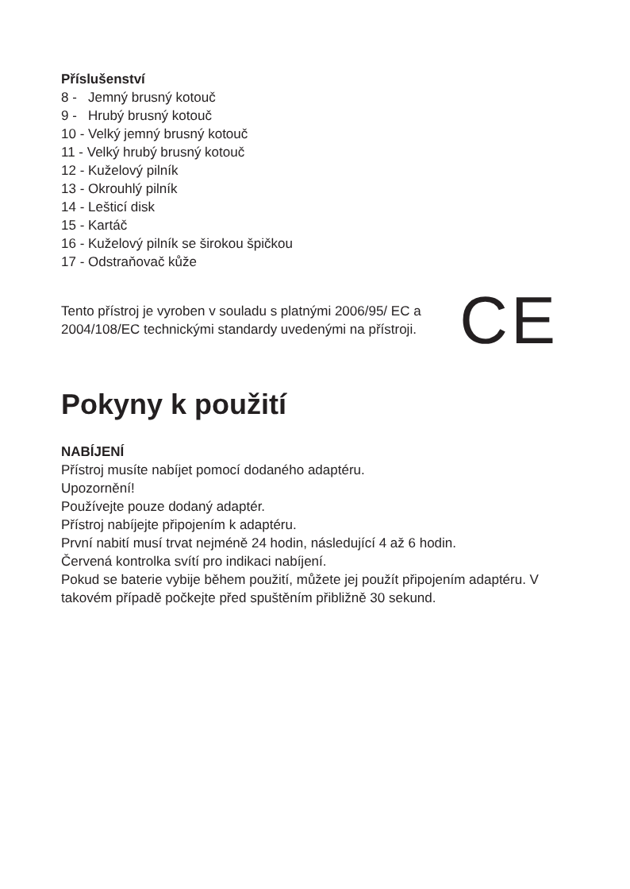Příslušenství
8 - Jemný brusný kotouč
9 - Hrubý brusný kotouč
10 - Velký jemný brusný kotouč
11 - Velký hrubý brusný kotouč
12 - Kuželový pilník
13 - Okrouhlý pilník
14 - Lešticí disk
15 - Kartáč
16 - Kuželový pilník se širokou špičkou
17 - Odstraňovač kůže
Tento přístroj je vyroben v souladu s platnými 2006/95/ EC a 2004/108/EC technickými standardy uvedenými na přístroji.
CE
Pokyny k použití
NABÍJENÍ
Přístroj musíte nabíjet pomocí dodaného adaptéru.
Upozornění!
Používejte pouze dodaný adaptér.
Přístroj nabíjejte připojením k adaptéru.
První nabití musí trvat nejméně 24 hodin, následující 4 až 6 hodin.
Červená kontrolka svítí pro indikaci nabíjení.
Pokud se baterie vybije během použití, můžete jej použít připojením adaptéru. V takovém případě počkejte před spuštěním přibližně 30 sekund.